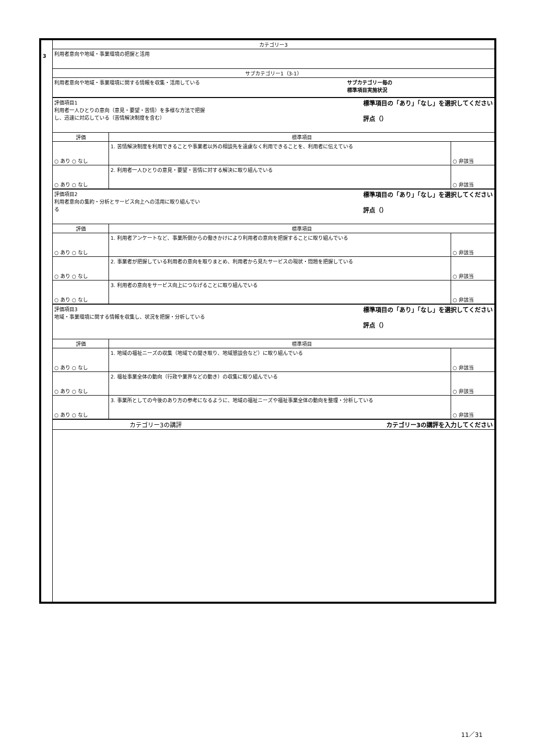| 3 | カテゴリー3 | | |
| | 利用者意向や地域・事業環境の把握と活用 | | |
| | サブカテゴリー1（3-1） | | |
| | 利用者意向や地域・事業環境に関する情報を収集・活用している サブカテゴリー毎の 標準項目実施状況 | | |
| | 標準項目の「あり」「なし」を選択してください 評点（） 評価項目1 利用者一人ひとりの意向（意見・要望・苦情）を多様な方法で把握 し、迅速に対応している（苦情解決制度を含む） | | |
| | 評価 | 標準項目 | |
| | ○ あり ○ なし | 1. 苦情解決制度を利用できることや事業者以外の相談先を遠慮なく利用できることを、利用者に伝えている | ○ 非該当 |
| | ○ あり ○ なし | 2. 利用者一人ひとりの意見・要望・苦情に対する解決に取り組んでいる | ○ 非該当 |
| | 標準項目の「あり」「なし」を選択してください 評点（） 評価項目2 利用者意向の集約・分析とサービス向上への活用に取り組んでい る | | |
| | 評価 | 標準項目 | |
| | ○ あり ○ なし | 1. 利用者アンケートなど、事業所側からの働きかけにより利用者の意向を把握することに取り組んでいる | ○ 非該当 |
| | ○ あり ○ なし | 2. 事業者が把握している利用者の意向を取りまとめ、利用者から見たサービスの現状・問題を把握している | ○ 非該当 |
| | ○ あり ○ なし | 3. 利用者の意向をサービス向上につなげることに取り組んでいる | ○ 非該当 |
| | 標準項目の「あり」「なし」を選択してください 評点（） 評価項目3 地域・事業環境に関する情報を収集し、状況を把握・分析している | | |
| | 評価 | 標準項目 | |
| | ○ あり ○ なし | 1. 地域の福祉ニーズの収集（地域での聞き取り、地域懇談会など）に取り組んでいる | ○ 非該当 |
| | ○ あり ○ なし | 2. 福祉事業全体の動向（行政や業界などの動き）の収集に取り組んでいる | ○ 非該当 |
| | ○ あり ○ なし | 3. 事業所としての今後のあり方の参考になるように、地域の福祉ニーズや福祉事業全体の動向を整理・分析している | ○ 非該当 |
| | カテゴリー3の講評 カテゴリー3の講評を入力してください | | |
11／31